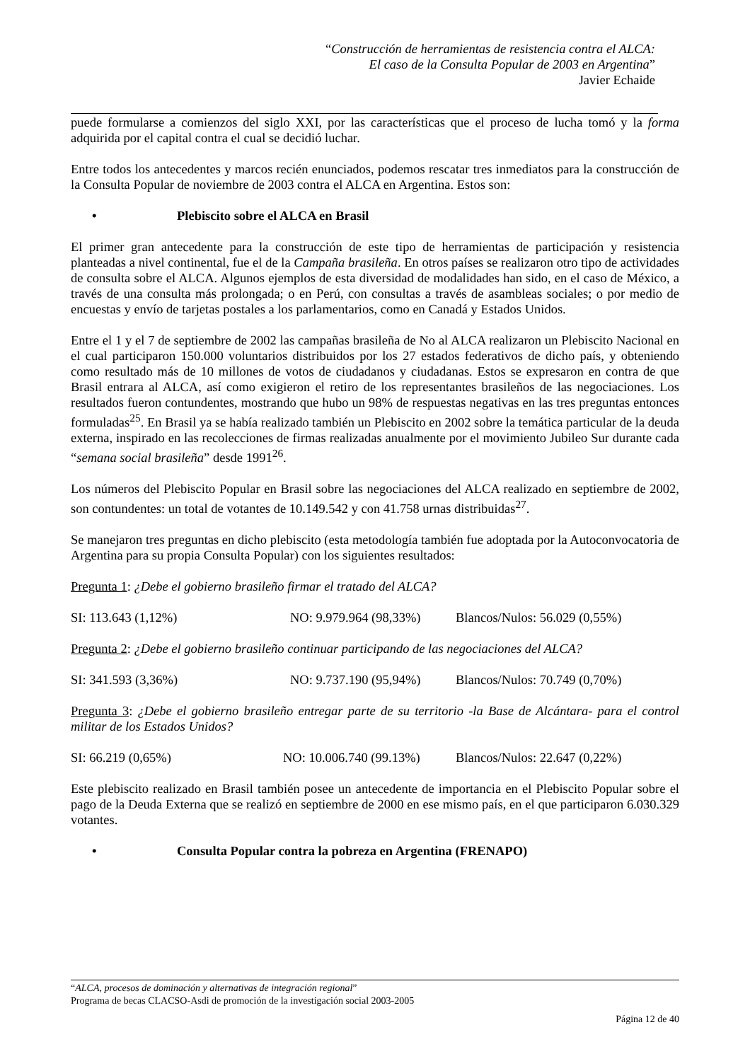“Construcción de herramientas de resistencia contra el ALCA:
El caso de la Consulta Popular de 2003 en Argentina”
Javier Echaide
puede formularse a comienzos del siglo XXI, por las características que el proceso de lucha tomó y la forma adquirida por el capital contra el cual se decidió luchar.
Entre todos los antecedentes y marcos recién enunciados, podemos rescatar tres inmediatos para la construcción de la Consulta Popular de noviembre de 2003 contra el ALCA en Argentina. Estos son:
• Plebiscito sobre el ALCA en Brasil
El primer gran antecedente para la construcción de este tipo de herramientas de participación y resistencia planteadas a nivel continental, fue el de la Campaña brasileña. En otros países se realizaron otro tipo de actividades de consulta sobre el ALCA. Algunos ejemplos de esta diversidad de modalidades han sido, en el caso de México, a través de una consulta más prolongada; o en Perú, con consultas a través de asambleas sociales; o por medio de encuestas y envío de tarjetas postales a los parlamentarios, como en Canadá y Estados Unidos.
Entre el 1 y el 7 de septiembre de 2002 las campañas brasileña de No al ALCA realizaron un Plebiscito Nacional en el cual participaron 150.000 voluntarios distribuidos por los 27 estados federativos de dicho país, y obteniendo como resultado más de 10 millones de votos de ciudadanos y ciudadanas. Estos se expresaron en contra de que Brasil entrara al ALCA, así como exigieron el retiro de los representantes brasileños de las negociaciones. Los resultados fueron contundentes, mostrando que hubo un 98% de respuestas negativas en las tres preguntas entonces formuladas<sup>25</sup>. En Brasil ya se había realizado también un Plebiscito en 2002 sobre la temática particular de la deuda externa, inspirado en las recolecciones de firmas realizadas anualmente por el movimiento Jubileo Sur durante cada “semana social brasileña” desde 1991<sup>26</sup>.
Los números del Plebiscito Popular en Brasil sobre las negociaciones del ALCA realizado en septiembre de 2002, son contundentes: un total de votantes de 10.149.542 y con 41.758 urnas distribuidas<sup>27</sup>.
Se manejaron tres preguntas en dicho plebiscito (esta metodología también fue adoptada por la Autoconvocatoria de Argentina para su propia Consulta Popular) con los siguientes resultados:
Pregunta 1: ¿Debe el gobierno brasileño firmar el tratado del ALCA?
SI: 113.643 (1,12%) NO: 9.979.964 (98,33%) Blancos/Nulos: 56.029 (0,55%)
Pregunta 2: ¿Debe el gobierno brasileño continuar participando de las negociaciones del ALCA?
SI: 341.593 (3,36%) NO: 9.737.190 (95,94%) Blancos/Nulos: 70.749 (0,70%)
Pregunta 3: ¿Debe el gobierno brasileño entregar parte de su territorio -la Base de Alcántara- para el control militar de los Estados Unidos?
SI: 66.219 (0,65%) NO: 10.006.740 (99.13%) Blancos/Nulos: 22.647 (0,22%)
Este plebiscito realizado en Brasil también posee un antecedente de importancia en el Plebiscito Popular sobre el pago de la Deuda Externa que se realizó en septiembre de 2000 en ese mismo país, en el que participaron 6.030.329 votantes.
• Consulta Popular contra la pobreza en Argentina (FRENAPO)
“ALCA, procesos de dominación y alternativas de integración regional”
Programa de becas CLACSO-Asdi de promoción de la investigación social 2003-2005
Página 12 de 40